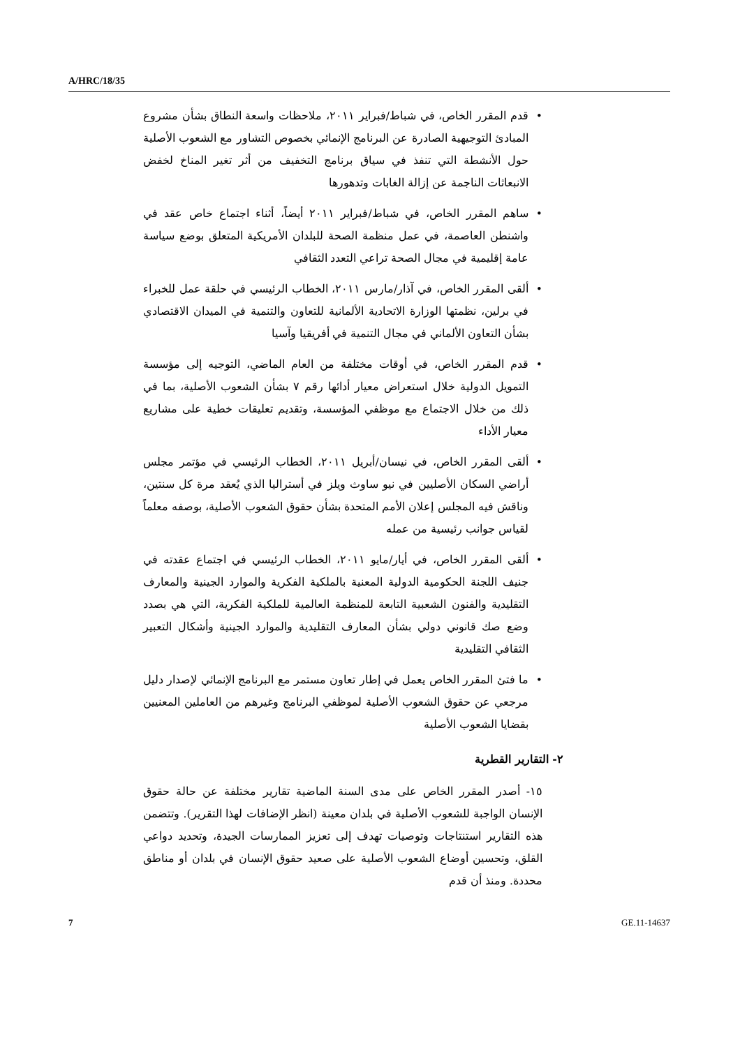A/HRC/18/35
قدم المقرر الخاص، في شباط/فبراير ٢٠١١، ملاحظات واسعة النطاق بشأن مشروع المبادئ التوجيهية الصادرة عن البرنامج الإنمائي بخصوص التشاور مع الشعوب الأصلية حول الأنشطة التي تنفذ في سياق برنامج التخفيف من أثر تغير المناخ لخفض الانبعاثات الناجمة عن إزالة الغابات وتدهورها
ساهم المقرر الخاص، في شباط/فبراير ٢٠١١ أيضاً، أثناء اجتماع خاص عقد في واشنطن العاصمة، في عمل منظمة الصحة للبلدان الأمريكية المتعلق بوضع سياسة عامة إقليمية في مجال الصحة تراعي التعدد الثقافي
ألقى المقرر الخاص، في آذار/مارس ٢٠١١، الخطاب الرئيسي في حلقة عمل للخبراء في برلين، نظمتها الوزارة الاتحادية الألمانية للتعاون والتنمية في الميدان الاقتصادي بشأن التعاون الألماني في مجال التنمية في أفريقيا وآسيا
قدم المقرر الخاص، في أوقات مختلفة من العام الماضي، التوجيه إلى مؤسسة التمويل الدولية خلال استعراض معيار أدائها رقم ٧ بشأن الشعوب الأصلية، بما في ذلك من خلال الاجتماع مع موظفي المؤسسة، وتقديم تعليقات خطية على مشاريع معيار الأداء
ألقى المقرر الخاص، في نيسان/أبريل ٢٠١١، الخطاب الرئيسي في مؤتمر مجلس أراضي السكان الأصليين في نيو ساوث ويلز في أستراليا الذي يُعقد مرة كل سنتين، وناقش فيه المجلس إعلان الأمم المتحدة بشأن حقوق الشعوب الأصلية، بوصفه معلماً لقياس جوانب رئيسية من عمله
ألقى المقرر الخاص، في أيار/مايو ٢٠١١، الخطاب الرئيسي في اجتماع عقدته في جنيف اللجنة الحكومية الدولية المعنية بالملكية الفكرية والموارد الجينية والمعارف التقليدية والفنون الشعبية التابعة للمنظمة العالمية للملكية الفكرية، التي هي بصدد وضع صك قانوني دولي بشأن المعارف التقليدية والموارد الجينية وأشكال التعبير الثقافي التقليدية
ما فتئ المقرر الخاص يعمل في إطار تعاون مستمر مع البرنامج الإنمائي لإصدار دليل مرجعي عن حقوق الشعوب الأصلية لموظفي البرنامج وغيرهم من العاملين المعنيين بقضايا الشعوب الأصلية
٢- التقارير القطرية
١٥- أصدر المقرر الخاص على مدى السنة الماضية تقارير مختلفة عن حالة حقوق الإنسان الواجبة للشعوب الأصلية في بلدان معينة (انظر الإضافات لهذا التقرير). وتتضمن هذه التقارير استنتاجات وتوصيات تهدف إلى تعزيز الممارسات الجيدة، وتحديد دواعي القلق، وتحسين أوضاع الشعوب الأصلية على صعيد حقوق الإنسان في بلدان أو مناطق محددة. ومنذ أن قدم
7 GE.11-14637